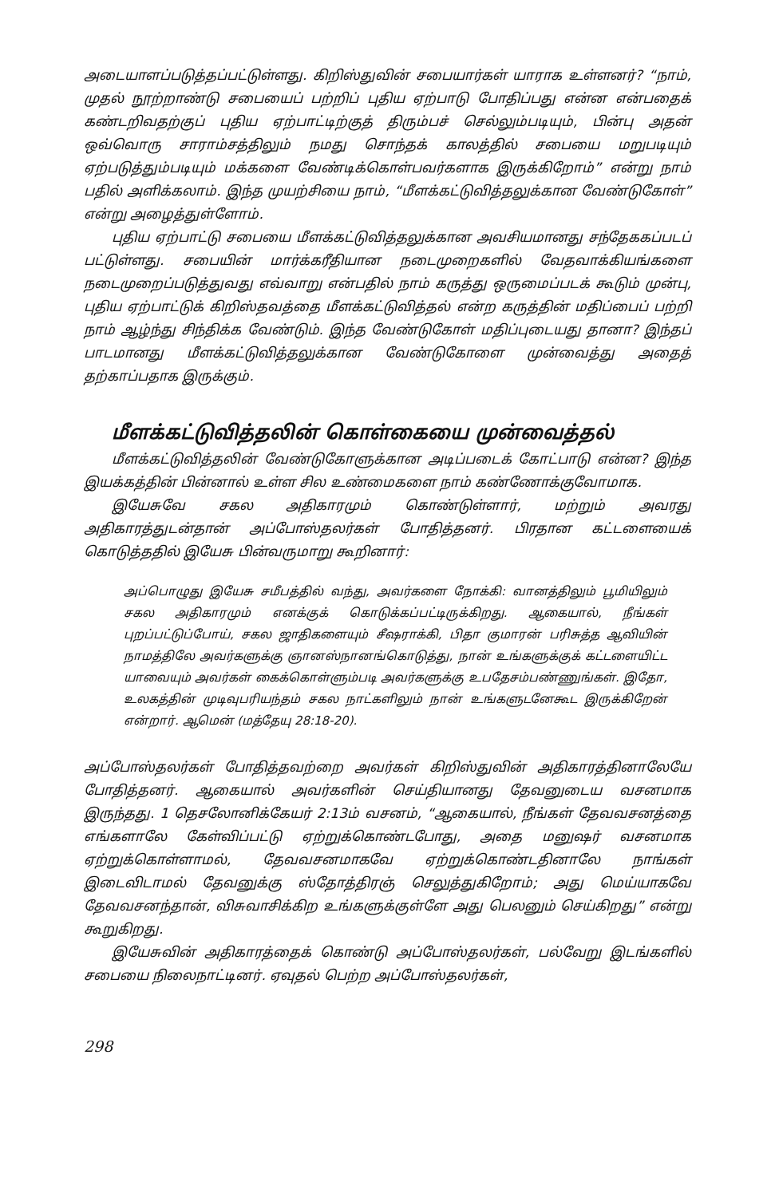அடையாளப்படுத்தப்பட்டுள்ளது. கிறிஸ்துவின் சபையார்கள் யாராக உள்ளனர்? “நாம், முதல் நூற்றாண்டு சபையைப் பற்றிப் புதிய ஏற்பாடு போதிப்பது என்ன என்பதைக் கண்டறிவதற்குப் புதிய ஏற்பாட்டிற்குத் திரும்பச் செல்லும்படியும், பின்பு அதன் ஒவ்வொரு சாராம்சத்திலும் நமது சொந்தக் காலத்தில் சபையை மறுபடியும் ஏற்படுத்தும்படியும் மக்களை வேண்டிக்கொள்பவர்களாக இருக்கிறோம்” என்று நாம் பதில் அளிக்கலாம். இந்த முயற்சியை நாம், “மீளக்கட்டுவித்தலுக்கான வேண்டுகோள்” என்று அழைத்துள்ளோம்.
புதிய ஏற்பாட்டு சபையை மீளக்கட்டுவித்தலுக்கான அவசியமானது சந்தேககப்படப் பட்டுள்ளது. சபையின் மார்க்கரீதியான நடைமுறைகளில் வேதவாக்கியங்களை நடைமுறைப்படுத்துவது எவ்வாறு என்பதில் நாம் கருத்து ஒருமைப்படக் கூடும் முன்பு, புதிய ஏற்பாட்டுக் கிறிஸ்தவத்தை மீளக்கட்டுவித்தல் என்ற கருத்தின் மதிப்பைப் பற்றி நாம் ஆழ்ந்து சிந்திக்க வேண்டும். இந்த வேண்டுகோள் மதிப்புடையது தானா? இந்தப் பாடமானது மீளக்கட்டுவித்தலுக்கான வேண்டுகோளை முன்வைத்து அதைத் தற்காப்பதாக இருக்கும்.
மீளக்கட்டுவித்தலின் கொள்கையை முன்வைத்தல்
மீளக்கட்டுவித்தலின் வேண்டுகோளுக்கான அடிப்படைக் கோட்பாடு என்ன? இந்த இயக்கத்தின் பின்னால் உள்ள சில உண்மைகளை நாம் கண்ணோக்குவோமாக.
இயேசுவே சகல அதிகாரமும் கொண்டுள்ளார், மற்றும் அவரது அதிகாரத்துடன்தான் அப்போஸ்தலர்கள் போதித்தனர். பிரதான கட்டளையைக் கொடுத்ததில் இயேசு பின்வருமாறு கூறினார்:
அப்பொழுது இயேசு சமீபத்தில் வந்து, அவர்களை நோக்கி: வானத்திலும் பூமியிலும் சகல அதிகாரமும் எனக்குக் கொடுக்கப்பட்டிருக்கிறது. ஆகையால், நீங்கள் புறப்பட்டுப்போய், சகல ஜாதிகளையும் சீஷராக்கி, பிதா குமாரன் பரிசுத்த ஆவியின் நாமத்திலே அவர்களுக்கு ஞானஸ்நானங்கொடுத்து, நான் உங்களுக்குக் கட்டளையிட்ட யாவையும் அவர்கள் கைக்கொள்ளும்படி அவர்களுக்கு உபதேசம்பண்ணுங்கள். இதோ, உலகத்தின் முடிவுபரியந்தம் சகல நாட்களிலும் நான் உங்களுடனேகூட இருக்கிறேன் என்றார். ஆமென் (மத்தேயு 28:18-20).
அப்போஸ்தலர்கள் போதித்தவற்றை அவர்கள் கிறிஸ்துவின் அதிகாரத்தினாலேயே போதித்தனர். ஆகையால் அவர்களின் செய்தியானது தேவனுடைய வசனமாக இருந்தது. 1 தெசலோனிக்கேயர் 2:13ம் வசனம், “ஆகையால், நீங்கள் தேவவசனத்தை எங்களாலே கேள்விப்பட்டு ஏற்றுக்கொண்டபோது, அதை மனுஷர் வசனமாக ஏற்றுக்கொள்ளாமல், தேவவசனமாகவே ஏற்றுக்கொண்டதினாலே நாங்கள் இடைவிடாமல் தேவனுக்கு ஸ்தோத்திரஞ் செலுத்துகிறோம்; அது மெய்யாகவே தேவவசனந்தான், விசுவாசிக்கிற உங்களுக்குள்ளே அது பெலனும் செய்கிறது” என்று கூறுகிறது.
இயேசுவின் அதிகாரத்தைக் கொண்டு அப்போஸ்தலர்கள், பல்வேறு இடங்களில் சபையை நிலைநாட்டினர். ஏவுதல் பெற்ற அப்போஸ்தலர்கள்,
298